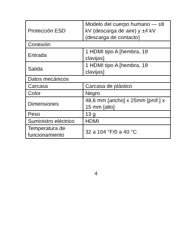| Protección ESD | Modelo del cuerpo humano — ±8 kV (descarga de aire) y ±4 kV (descarga de contacto) |
| Conexión | |
| Entrada | 1 HDMI tipo A [hembra, 19 clavijas] |
| Salida | 1 HDMI tipo A [hembra, 19 clavijas] |
| Datos mecánicos | |
| Carcasa | Carcasa de plástico |
| Color | Negro |
| Dimensiones | 48,6 mm [ancho] x 25mm [prof.] x 15 mm [alto] |
| Peso | 13 g |
| Suministro eléctrico | HDMI |
| Temperatura de funcionamiento | 32 a 104 °F/0 a 40 °C |
4